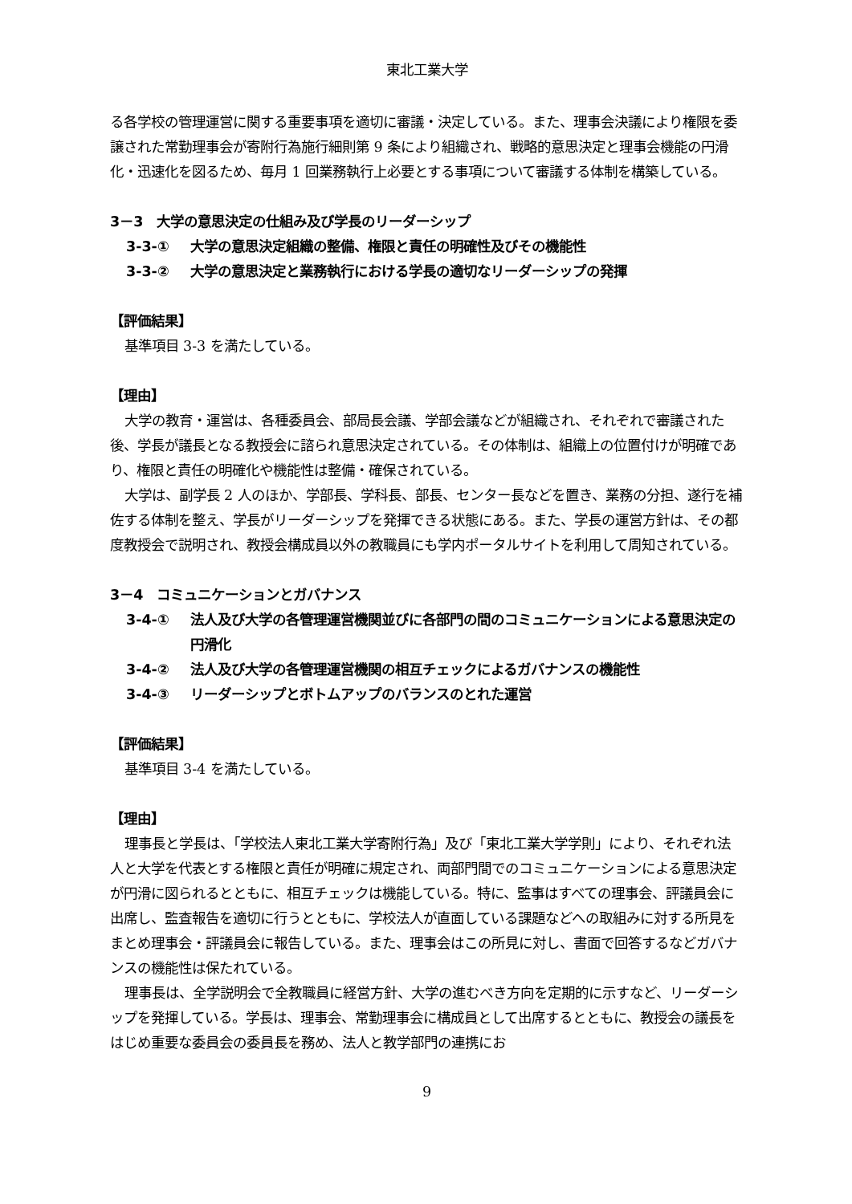東北工業大学
る各学校の管理運営に関する重要事項を適切に審議・決定している。また、理事会決議により権限を委譲された常勤理事会が寄附行為施行細則第 9 条により組織され、戦略的意思決定と理事会機能の円滑化・迅速化を図るため、毎月 1 回業務執行上必要とする事項について審議する体制を構築している。
3－3　大学の意思決定の仕組み及び学長のリーダーシップ
3-3-① 大学の意思決定組織の整備、権限と責任の明確性及びその機能性
3-3-② 大学の意思決定と業務執行における学長の適切なリーダーシップの発揮
【評価結果】
基準項目 3-3 を満たしている。
【理由】
大学の教育・運営は、各種委員会、部局長会議、学部会議などが組織され、それぞれで審議された後、学長が議長となる教授会に諮られ意思決定されている。その体制は、組織上の位置付けが明確であり、権限と責任の明確化や機能性は整備・確保されている。
大学は、副学長 2 人のほか、学部長、学科長、部長、センター長などを置き、業務の分担、遂行を補佐する体制を整え、学長がリーダーシップを発揮できる状態にある。また、学長の運営方針は、その都度教授会で説明され、教授会構成員以外の教職員にも学内ポータルサイトを利用して周知されている。
3－4　コミュニケーションとガバナンス
3-4-① 法人及び大学の各管理運営機関並びに各部門の間のコミュニケーションによる意思決定の円滑化
3-4-② 法人及び大学の各管理運営機関の相互チェックによるガバナンスの機能性
3-4-③ リーダーシップとボトムアップのバランスのとれた運営
【評価結果】
基準項目 3-4 を満たしている。
【理由】
理事長と学長は、「学校法人東北工業大学寄附行為」及び「東北工業大学学則」により、それぞれ法人と大学を代表とする権限と責任が明確に規定され、両部門間でのコミュニケーションによる意思決定が円滑に図られるとともに、相互チェックは機能している。特に、監事はすべての理事会、評議員会に出席し、監査報告を適切に行うとともに、学校法人が直面している課題などへの取組みに対する所見をまとめ理事会・評議員会に報告している。また、理事会はこの所見に対し、書面で回答するなどガバナンスの機能性は保たれている。
理事長は、全学説明会で全教職員に経営方針、大学の進むべき方向を定期的に示すなど、リーダーシップを発揮している。学長は、理事会、常勤理事会に構成員として出席するとともに、教授会の議長をはじめ重要な委員会の委員長を務め、法人と教学部門の連携にお
9